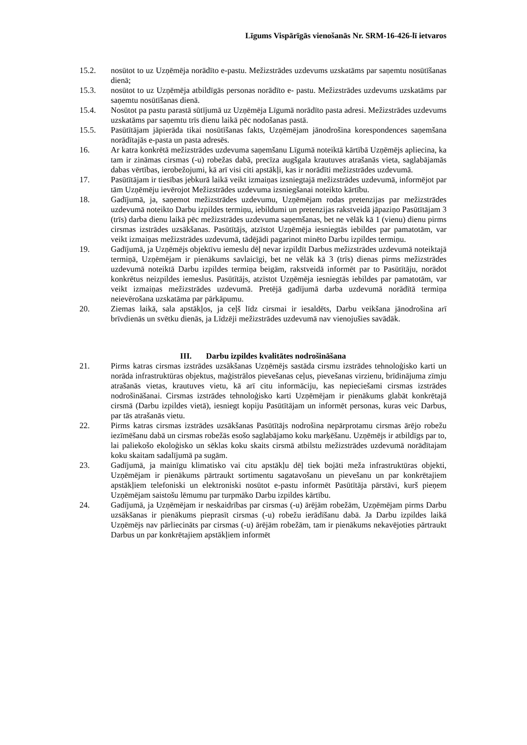Līgums Vispārīgās vienošanās Nr. SRM-16-426-lī ietvaros
15.2. nosūtot to uz Uzņēmēja norādīto e-pastu. Mežizstrādes uzdevums uzskatāms par saņemtu nosūtīšanas dienā;
15.3. nosūtot to uz Uzņēmēja atbildīgās personas norādīto e- pastu. Mežizstrādes uzdevums uzskatāms par saņemtu nosūtīšanas dienā.
15.4. Nosūtot pa pastu parastā sūtījumā uz Uzņēmēja Līgumā norādīto pasta adresi. Mežizstrādes uzdevums uzskatāms par saņemtu trīs dienu laikā pēc nodošanas pastā.
15.5. Pasūtītājam jāpierāda tikai nosūtīšanas fakts, Uzņēmējam jānodrošina korespondences saņemšana norādītajās e-pasta un pasta adresēs.
16. Ar katra konkrētā mežizstrādes uzdevuma saņemšanu Līgumā noteiktā kārtībā Uzņēmējs apliecina, ka tam ir zināmas cirsmas (-u) robežas dabā, precīza augšgala krautuves atrašanās vieta, saglabājamās dabas vērtības, ierobežojumi, kā arī visi citi apstākļi, kas ir norādīti mežizstrādes uzdevumā.
17. Pasūtītājam ir tiesības jebkurā laikā veikt izmaiņas izsniegtajā mežizstrādes uzdevumā, informējot par tām Uzņēmēju ievērojot Mežizstrādes uzdevuma izsniegšanai noteikto kārtību.
18. Gadījumā, ja, saņemot mežizstrādes uzdevumu, Uzņēmējam rodas pretenzijas par mežizstrādes uzdevumā noteikto Darbu izpildes termiņu, iebildumi un pretenzijas rakstveidā jāpaziņo Pasūtītājam 3 (trīs) darba dienu laikā pēc mežizstrādes uzdevuma saņemšanas, bet ne vēlāk kā 1 (vienu) dienu pirms cirsmas izstrādes uzsākšanas. Pasūtītājs, atzīstot Uzņēmēja iesniegtās iebildes par pamatotām, var veikt izmaiņas mežizstrādes uzdevumā, tādējādi pagarinot minēto Darbu izpildes termiņu.
19. Gadījumā, ja Uzņēmējs objektīvu iemeslu dēļ nevar izpildīt Darbus mežizstrādes uzdevumā noteiktajā termiņā, Uzņēmējam ir pienākums savlaicīgi, bet ne vēlāk kā 3 (trīs) dienas pirms mežizstrādes uzdevumā noteiktā Darbu izpildes termiņa beigām, rakstveidā informēt par to Pasūtītāju, norādot konkrētus neizpildes iemeslus. Pasūtītājs, atzīstot Uzņēmēja iesniegtās iebildes par pamatotām, var veikt izmaiņas mežizstrādes uzdevumā. Pretējā gadījumā darba uzdevumā norādītā termiņa neievērošana uzskatāma par pārkāpumu.
20. Ziemas laikā, sala apstākļos, ja ceļš līdz cirsmai ir iesaldēts, Darbu veikšana jānodrošina arī brīvdienās un svētku dienās, ja Līdzēji mežizstrādes uzdevumā nav vienojušies savādāk.
III. Darbu izpildes kvalitātes nodrošināšana
21. Pirms katras cirsmas izstrādes uzsākšanas Uzņēmējs sastāda cirsmu izstrādes tehnoloģisko karti un norāda infrastruktūras objektus, maģistrālos pievešanas ceļus, pievešanas virzienu, brīdinājuma zīmju atrašanās vietas, krautuves vietu, kā arī citu informāciju, kas nepieciešami cirsmas izstrādes nodrošināšanai. Cirsmas izstrādes tehnoloģisko karti Uzņēmējam ir pienākums glabāt konkrētajā cirsmā (Darbu izpildes vietā), iesniegt kopiju Pasūtītājam un informēt personas, kuras veic Darbus, par tās atrašanās vietu.
22. Pirms katras cirsmas izstrādes uzsākšanas Pasūtītājs nodrošina nepārprotamu cirsmas ārējo robežu iezīmēšanu dabā un cirsmas robežās esošo saglabājamo koku marķēšanu. Uzņēmējs ir atbildīgs par to, lai paliekošo ekoloģisko un sēklas koku skaits cirsmā atbilstu mežizstrādes uzdevumā norādītajam koku skaitam sadalījumā pa sugām.
23. Gadījumā, ja mainīgu klimatisko vai citu apstākļu dēļ tiek bojāti meža infrastruktūras objekti, Uzņēmējam ir pienākums pārtraukt sortimentu sagatavošanu un pievešanu un par konkrētajiem apstākļiem telefoniski un elektroniski nosūtot e-pastu informēt Pasūtītāja pārstāvi, kurš pieņem Uzņēmējam saistošu lēmumu par turpmāko Darbu izpildes kārtību.
24. Gadījumā, ja Uzņēmējam ir neskaidrības par cirsmas (-u) ārējām robežām, Uzņēmējam pirms Darbu uzsākšanas ir pienākums pieprasīt cirsmas (-u) robežu ierādīšanu dabā. Ja Darbu izpildes laikā Uzņēmējs nav pārliecināts par cirsmas (-u) ārējām robežām, tam ir pienākums nekavējoties pārtraukt Darbus un par konkrētajiem apstākļiem informēt